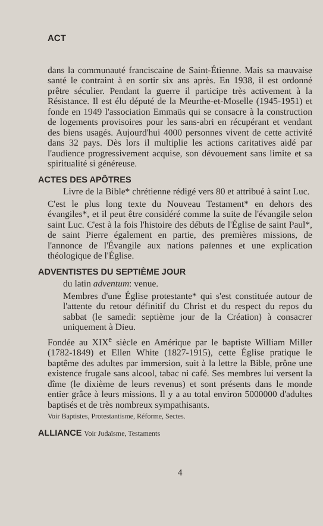ACT
dans la communauté franciscaine de Saint-Étienne. Mais sa mauvaise santé le contraint à en sortir six ans après. En 1938, il est ordonné prêtre séculier. Pendant la guerre il participe très activement à la Résistance. Il est élu député de la Meurthe-et-Moselle (1945-1951) et fonde en 1949 l'association Emmaüs qui se consacre à la construction de logements provisoires pour les sans-abri en récupérant et vendant des biens usagés. Aujourd'hui 4000 personnes vivent de cette activité dans 32 pays. Dès lors il multiplie les actions caritatives aidé par l'audience progressivement acquise, son dévouement sans limite et sa spiritualité si généreuse.
ACTES DES APÔTRES
Livre de la Bible* chrétienne rédigé vers 80 et attribué à saint Luc.
C'est le plus long texte du Nouveau Testament* en dehors des évangiles*, et il peut être considéré comme la suite de l'évangile selon saint Luc. C'est à la fois l'histoire des débuts de l'Église de saint Paul*, de saint Pierre également en partie, des premières missions, de l'annonce de l'Évangile aux nations païennes et une explication théologique de l'Église.
ADVENTISTES DU SEPTIÈME JOUR
du latin adventum: venue.
Membres d'une Église protestante* qui s'est constituée autour de l'attente du retour définitif du Christ et du respect du repos du sabbat (le samedi: septième jour de la Création) à consacrer uniquement à Dieu.
Fondée au XIX<sup>e</sup> siècle en Amérique par le baptiste William Miller (1782-1849) et Ellen White (1827-1915), cette Église pratique le baptême des adultes par immersion, suit à la lettre la Bible, prône une existence frugale sans alcool, tabac ni café. Ses membres lui versent la dîme (le dixième de leurs revenus) et sont présents dans le monde entier grâce à leurs missions. Il y a au total environ 5000000 d'adultes baptisés et de très nombreux sympathisants.
Voir Baptistes, Protestantisme, Réforme, Sectes.
ALLIANCE Voir Judaïsme, Testaments
4